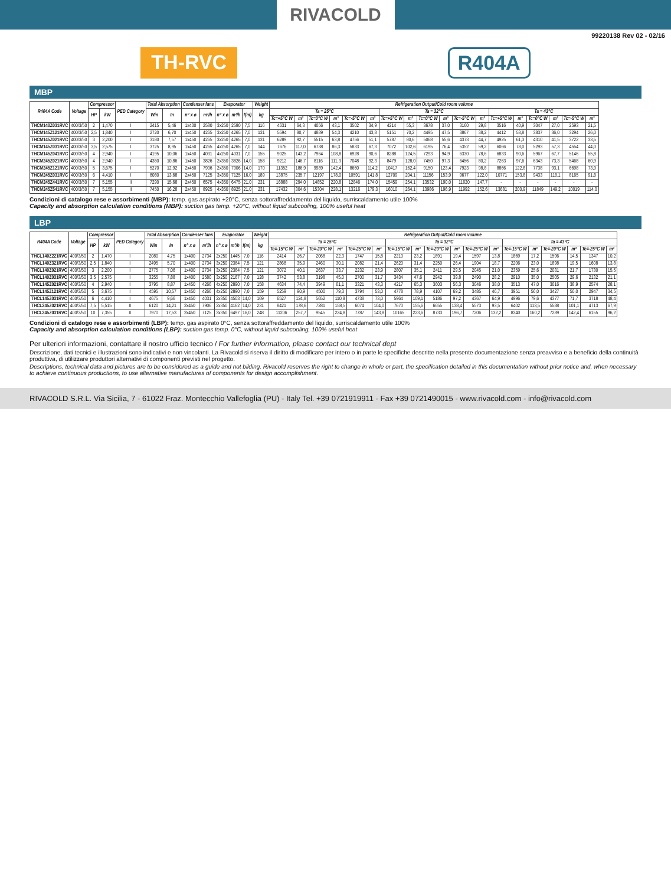RIVACOLD
99220138 Rev 02 - 02/16
TH-RVC R404A
MBP
| R404A Code | Voltage | Compressor | | PED Category | Total Absorption | | Condenser fans | | Evaporator | | | Weight | Refrigeration Output/Cold room volume | | | | | | | | | | | | | | | | | |
| --- | --- | --- | --- | --- | --- | --- | --- | --- | --- | --- | --- | --- | --- | --- | --- | --- | --- | --- | --- | --- | --- | --- | --- | --- | --- | --- | --- | --- | --- | --- |
| | | HP | kW | | Win | In | n° x ø | m³/h | n° x ø | m³/h | f(m) | kg | Ta = 25°C | | | | | | Ta = 32°C | | | | | | Ta = 43°C | | | | | |
| | | | | | | | | | | | | | Tc=+5°C W | m³ | Tc=0°C W | m³ | Tc=-5°C W | m³ | Tc=+5°C W | m³ | Tc=0°C W | m³ | Tc=-5°C W | m³ | Tc=+5°C W | m³ | Tc=0°C W | m³ | Tc=-5°C W | m³ |
| THCM140Z031RVC | 400/3/50 | 2 | 1,470 | I | 2415 | 5,46 | 1x400 | 2580 | 3x250 | 2580 | 7,5 | 116 | 4631 | 64,3 | 4056 | 43,1 | 3502 | 34,9 | 4214 | 55,3 | 3678 | 37,0 | 3160 | 29,8 | 3516 | 40,9 | 3047 | 27,0 | 2593 | 21,5 |
| THCM145Z121RVC | 400/3/50 | 2,5 | 1,840 | I | 2720 | 6,70 | 1x450 | 4265 | 3x250 | 4265 | 7,0 | 131 | 5594 | 80,7 | 4889 | 54,3 | 4210 | 43,8 | 5151 | 70,2 | 4495 | 47,5 | 3867 | 38,2 | 4412 | 53,8 | 3837 | 36,0 | 3294 | 26,0 |
| THCM145Z021RVC | 400/3/50 | 3 | 2,200 | I | 3180 | 7,57 | 1x450 | 4265 | 3x250 | 4265 | 7,0 | 131 | 6289 | 92,7 | 5515 | 63,8 | 4756 | 51,1 | 5787 | 80,6 | 5068 | 55,6 | 4373 | 44,7 | 4925 | 61,3 | 4310 | 41,5 | 3722 | 33,5 |
| THCM145Z031RVC | 400/3/50 | 3,5 | 2,575 | I | 3725 | 8,95 | 1x450 | 4265 | 4x250 | 4265 | 7,0 | 144 | 7676 | 117,0 | 6738 | 86,3 | 5833 | 67,3 | 7072 | 102,6 | 6195 | 76,4 | 5352 | 59,2 | 6066 | 78,0 | 5293 | 57,3 | 4554 | 44,0 |
| THCM145Z041RVC | 400/3/50 | 4 | 2,940 | I | 4195 | 10,06 | 1x450 | 4031 | 4x250 | 4031 | 7,0 | 155 | 9025 | 143,2 | 7964 | 108,8 | 6928 | 90,6 | 8288 | 124,5 | 7293 | 94,9 | 6330 | 78,6 | 6833 | 90,6 | 5967 | 67,7 | 5146 | 55,8 |
| THCM245Z021RVC | 400/3/50 | 4 | 2,940 | I | 4360 | 10,86 | 1x450 | 3826 | 2x350 | 3826 | 14,0 | 158 | 9212 | 146,7 | 8116 | 111,3 | 7048 | 92,3 | 8479 | 128,0 | 7450 | 97,3 | 6456 | 80,2 | 7263 | 97,6 | 6343 | 73,3 | 5468 | 60,9 |
| THCM245Z121RVC | 400/3/50 | 5 | 3,675 | I | 5270 | 12,92 | 2x450 | 7906 | 2x350 | 7906 | 14,0 | 170 | 11352 | 186,9 | 9989 | 142,4 | 8660 | 114,2 | 10417 | 162,4 | 9150 | 123,4 | 7923 | 98,8 | 8866 | 122,8 | 7738 | 93,1 | 6698 | 73,9 |
| THCM245Z031RVC | 400/3/50 | 6 | 4,410 | I | 6080 | 13,68 | 2x450 | 7125 | 3x350 | 7125 | 16,0 | 189 | 13875 | 235,7 | 12197 | 178,0 | 10591 | 141,8 | 12709 | 204,1 | 11156 | 153,9 | 9677 | 122,0 | 10771 | 153,8 | 9433 | 116,1 | 8165 | 91,6 |
| THCM245Z441RVC | 400/3/50 | 7 | 5,155 | II | 7290 | 15,68 | 2x450 | 6575 | 4x350 | 6475 | 21,0 | 231 | 16888 | 294,0 | 14852 | 220,8 | 12846 | 174,0 | 15459 | 254,1 | 13532 | 190,0 | 11620 | 147,7 | - | - | - | - | - | - |
| THCM245Z541RVC | 400/3/50 | 7 | 5,155 | II | 7450 | 16,28 | 2x450 | 8925 | 4x350 | 8925 | 21,0 | 231 | 17432 | 304,6 | 15304 | 228,1 | 13216 | 179,3 | 16010 | 264,1 | 13986 | 196,9 | 11992 | 152,6 | 13681 | 200,9 | 11849 | 149,2 | 10019 | 114,0 |
Condizioni di catalogo rese e assorbimenti (MBP): temp. gas aspirato +20°C, senza sottoraffreddamento del liquido, surriscaldamento utile 100%
Capacity and absorption calculation conditions (MBP): suction gas temp. +20°C, without liquid subcooling, 100% useful heat
LBP
| R404A Code | Voltage | Compressor | | PED Category | Total Absorption | | Condenser fans | | Evaporator | | | Weight | Refrigeration Output/Cold room volume | | | | | | | | | | | | | | | | | |
| --- | --- | --- | --- | --- | --- | --- | --- | --- | --- | --- | --- | --- | --- | --- | --- | --- | --- | --- | --- | --- | --- | --- | --- | --- | --- | --- | --- | --- | --- | --- |
| | | HP | kW | | Win | In | n° x ø | m³/h | n° x ø | m³/h | f(m) | kg | Ta = 25°C | | | | | | Ta = 32°C | | | | | | Ta = 43°C | | | | | |
| | | | | | | | | | | | | | Tc=-15°C W | m³ | Tc=-20°C W | m³ | Tc=-25°C W | m³ | Tc=-15°C W | m³ | Tc=-20°C W | m³ | Tc=-25°C W | m³ | Tc=-15°C W | m³ | Tc=-20°C W | m³ | Tc=-25°C W | m³ |
| THCL140Z221RVC | 400/3/50 | 2 | 1,470 | I | 2080 | 4,75 | 1x400 | 2734 | 2x250 | 1445 | 7,0 | 116 | 2414 | 26,7 | 2068 | 22,3 | 1747 | 15,8 | 2210 | 23,2 | 1891 | 19,4 | 1597 | 13,8 | 1869 | 17,2 | 1596 | 14,5 | 1347 | 10,2 |
| THCL140Z321RVC | 400/3/50 | 2,5 | 1,840 | I | 2495 | 5,70 | 1x400 | 2734 | 3x250 | 2364 | 7,5 | 121 | 2866 | 35,9 | 2460 | 30,1 | 2082 | 21,4 | 2620 | 31,4 | 2250 | 26,4 | 1904 | 18,7 | 2206 | 23,0 | 1898 | 19,5 | 1608 | 13,8 |
| THCL140Z021RVC | 400/3/50 | 3 | 2,200 | I | 2775 | 7,06 | 1x400 | 2734 | 3x250 | 2364 | 7,5 | 121 | 3072 | 40,1 | 2637 | 33,7 | 2232 | 23,9 | 2807 | 35,1 | 2411 | 29,5 | 2045 | 21,0 | 2359 | 25,6 | 2031 | 21,7 | 1730 | 15,5 |
| THCL140Z031RVC | 400/3/50 | 3,5 | 2,575 | I | 3255 | 7,88 | 1x400 | 2580 | 3x250 | 2167 | 7,0 | 128 | 3742 | 53,8 | 3198 | 45,0 | 2700 | 31,7 | 3434 | 47,6 | 2942 | 39,8 | 2490 | 28,2 | 2910 | 35,0 | 2505 | 29,6 | 2132 | 21,1 |
| THCL145Z021RVC | 400/3/50 | 4 | 2,940 | I | 3795 | 8,87 | 1x450 | 4266 | 4x250 | 2890 | 7,0 | 158 | 4634 | 74,4 | 3949 | 61,1 | 3321 | 43,3 | 4217 | 65,3 | 3603 | 56,3 | 3046 | 38,0 | 3513 | 47,0 | 3016 | 38,9 | 2574 | 28,1 |
| THCL145Z121RVC | 400/3/50 | 5 | 3,675 | I | 4595 | 10,57 | 1x450 | 4266 | 4x250 | 2890 | 7,0 | 159 | 5259 | 90,9 | 4500 | 79,3 | 3794 | 53,0 | 4778 | 78,9 | 4107 | 69,2 | 3485 | 46,7 | 3951 | 56,0 | 3427 | 50,0 | 2947 | 34,5 |
| THCL145Z031RVC | 400/3/50 | 6 | 4,410 | I | 4675 | 9,66 | 1x450 | 4031 | 2x350 | 4503 | 14,0 | 169 | 6527 | 124,8 | 5652 | 110,8 | 4738 | 73,0 | 5964 | 109,1 | 5186 | 97,2 | 4367 | 64,9 | 4996 | 79,6 | 4377 | 71,7 | 3718 | 48,4 |
| THCL245Z021RVC | 400/3/50 | 7,5 | 5,515 | II | 6120 | 14,21 | 2x450 | 7906 | 2x350 | 4162 | 14,0 | 231 | 8421 | 178,6 | 7281 | 158,5 | 6074 | 104,0 | 7670 | 155,6 | 6655 | 138,4 | 5573 | 93,5 | 6402 | 113,5 | 5588 | 101,1 | 4713 | 67,9 |
| THCL245Z031RVC | 400/3/50 | 10 | 7,355 | II | 7970 | 17,53 | 2x450 | 7125 | 3x350 | 6497 | 16,0 | 248 | 11206 | 257,7 | 9545 | 224,8 | 7787 | 143,8 | 10165 | 223,6 | 8733 | 196,7 | 7206 | 132,2 | 8340 | 160,2 | 7289 | 142,4 | 6155 | 96,2 |
Condizioni di catalogo rese e assorbimenti (LBP): temp. gas aspirato 0°C, senza sottoraffreddamento del liquido, surriscaldamento utile 100%
Capacity and absorption calculation conditions (LBP): suction gas temp. 0°C, without liquid subcooling, 100% useful heat
Per ulteriori informazioni, contattare il nostro ufficio tecnico / For further information, please contact our technical dept
Descrizione, dati tecnici e illustrazioni sono indicativi e non vincolanti. La Rivacold si riserva il diritto di modificare per intero o in parte le specifiche descritte nella presente documentazione senza preavviso e a beneficio della continuità produttiva, di utilizzare produttori alternativi di componenti previsti nel progetto.
Descriptions, technical data and pictures are to be considered as a guide and not bilding. Rivacold reserves the right to change in whole or part, the specification detailed in this documentation without prior notice and, when necessary to achieve continuous productions, to use alternative manufactures of components for design accomplishment.
RIVACOLD S.R.L. Via Sicilia, 7 - 61022 Fraz. Montecchio Vallefoglia (PU) - Italy Tel. +39 0721919911 - Fax +39 0721490015 - www.rivacold.com - info@rivacold.com